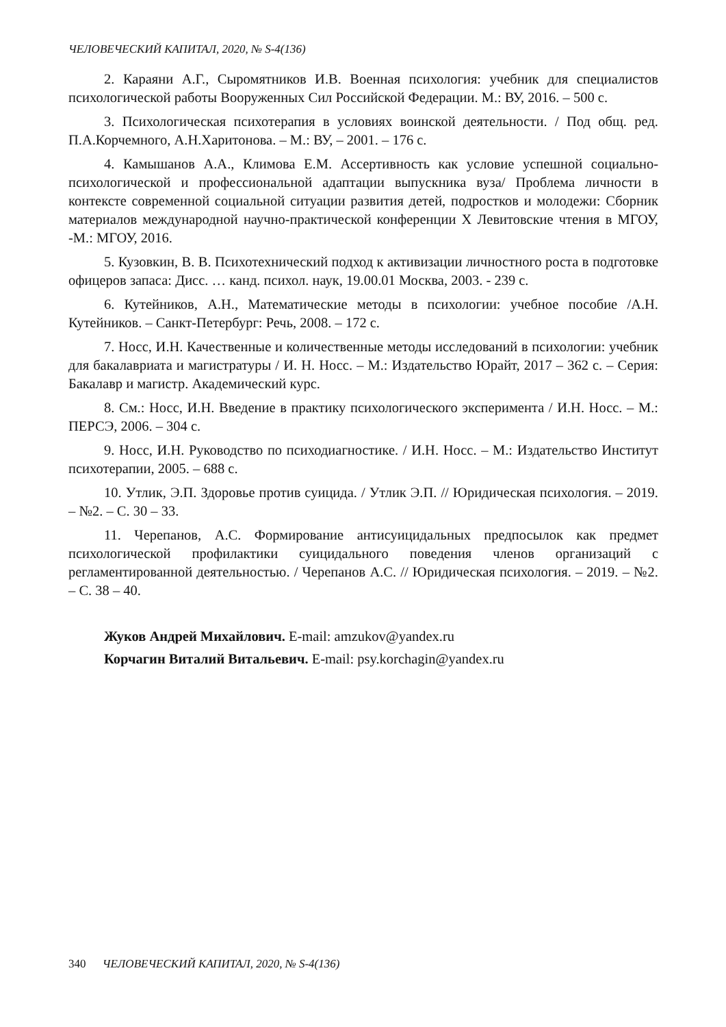ЧЕЛОВЕЧЕСКИЙ КАПИТАЛ, 2020, № S-4(136)
2. Караяни А.Г., Сыромятников И.В. Военная психология: учебник для специалистов психологической работы Вооруженных Сил Российской Федерации. М.: ВУ, 2016. – 500 с.
3. Психологическая психотерапия в условиях воинской деятельности. / Под общ. ред. П.А.Корчемного, А.Н.Харитонова. – М.: ВУ, – 2001. – 176 с.
4. Камышанов А.А., Климова Е.М. Ассертивность как условие успешной социально-психологической и профессиональной адаптации выпускника вуза/ Проблема личности в контексте современной социальной ситуации развития детей, подростков и молодежи: Сборник материалов международной научно-практической конференции Х Левитовские чтения в МГОУ, -М.: МГОУ, 2016.
5. Кузовкин, В. В. Психотехнический подход к активизации личностного роста в подготовке офицеров запаса: Дисс. … канд. психол. наук, 19.00.01 Москва, 2003. - 239 с.
6. Кутейников, А.Н., Математические методы в психологии: учебное пособие /А.Н. Кутейников. – Санкт-Петербург: Речь, 2008. – 172 с.
7. Носс, И.Н. Качественные и количественные методы исследований в психологии: учебник для бакалавриата и магистратуры / И. Н. Носс. – М.: Издательство Юрайт, 2017 – 362 с. – Серия: Бакалавр и магистр. Академический курс.
8. См.: Носс, И.Н. Введение в практику психологического эксперимента / И.Н. Носс. – М.: ПЕРСЭ, 2006. – 304 с.
9. Носс, И.Н. Руководство по психодиагностике. / И.Н. Носс. – М.: Издательство Институт психотерапии, 2005. – 688 с.
10. Утлик, Э.П. Здоровье против суицида. / Утлик Э.П. // Юридическая психология. – 2019. – №2. – С. 30 – 33.
11. Черепанов, А.С. Формирование антисуицидальных предпосылок как предмет психологической профилактики суицидального поведения членов организаций с регламентированной деятельностью. / Черепанов А.С. // Юридическая психология. – 2019. – №2. – С. 38 – 40.
Жуков Андрей Михайлович. E-mail: amzukov@yandex.ru
Корчагин Виталий Витальевич. E-mail: psy.korchagin@yandex.ru
340 ЧЕЛОВЕЧЕСКИЙ КАПИТАЛ, 2020, № S-4(136)